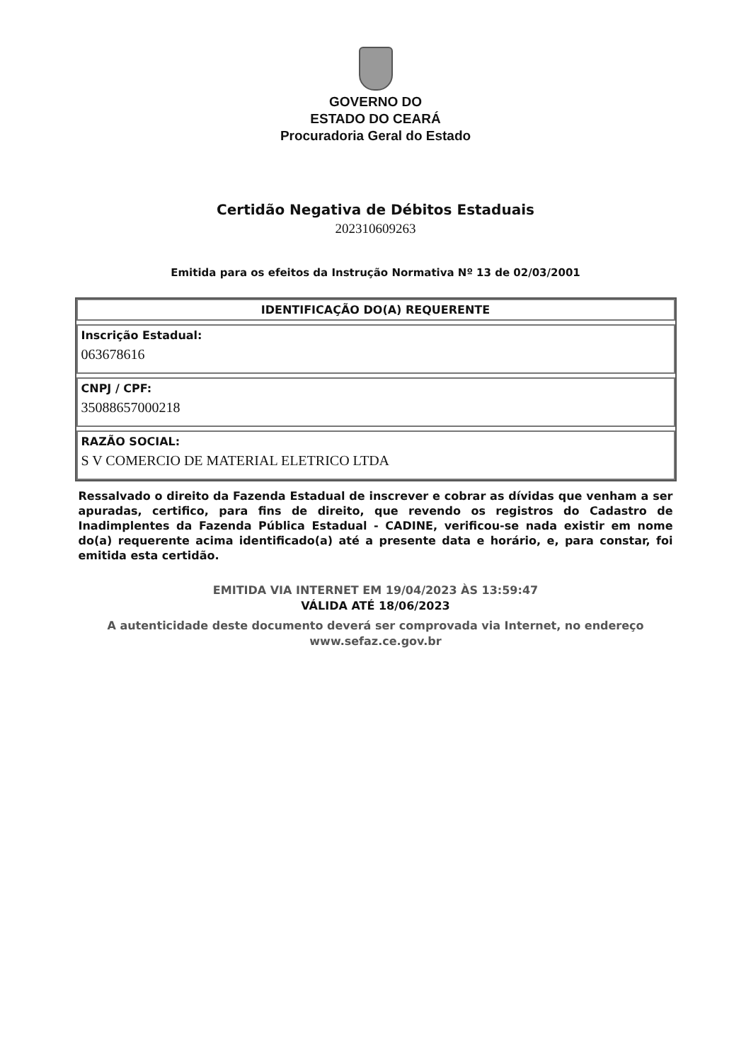GOVERNO DO
ESTADO DO CEARÁ
Procuradoria Geral do Estado
Certidão Negativa de Débitos Estaduais
202310609263
Emitida para os efeitos da Instrução Normativa Nº 13 de 02/03/2001
| IDENTIFICAÇÃO DO(A) REQUERENTE Inscrição Estadual: 063678616 CNPJ / CPF: 35088657000218 RAZÃO SOCIAL: S V COMERCIO DE MATERIAL ELETRICO LTDA |
Ressalvado o direito da Fazenda Estadual de inscrever e cobrar as dívidas que venham a ser apuradas, certifico, para fins de direito, que revendo os registros do Cadastro de Inadimplentes da Fazenda Pública Estadual - CADINE, verificou-se nada existir em nome do(a) requerente acima identificado(a) até a presente data e horário, e, para constar, foi emitida esta certidão.
EMITIDA VIA INTERNET EM 19/04/2023 ÀS 13:59:47
VÁLIDA ATÉ 18/06/2023
A autenticidade deste documento deverá ser comprovada via Internet, no endereço
www.sefaz.ce.gov.br